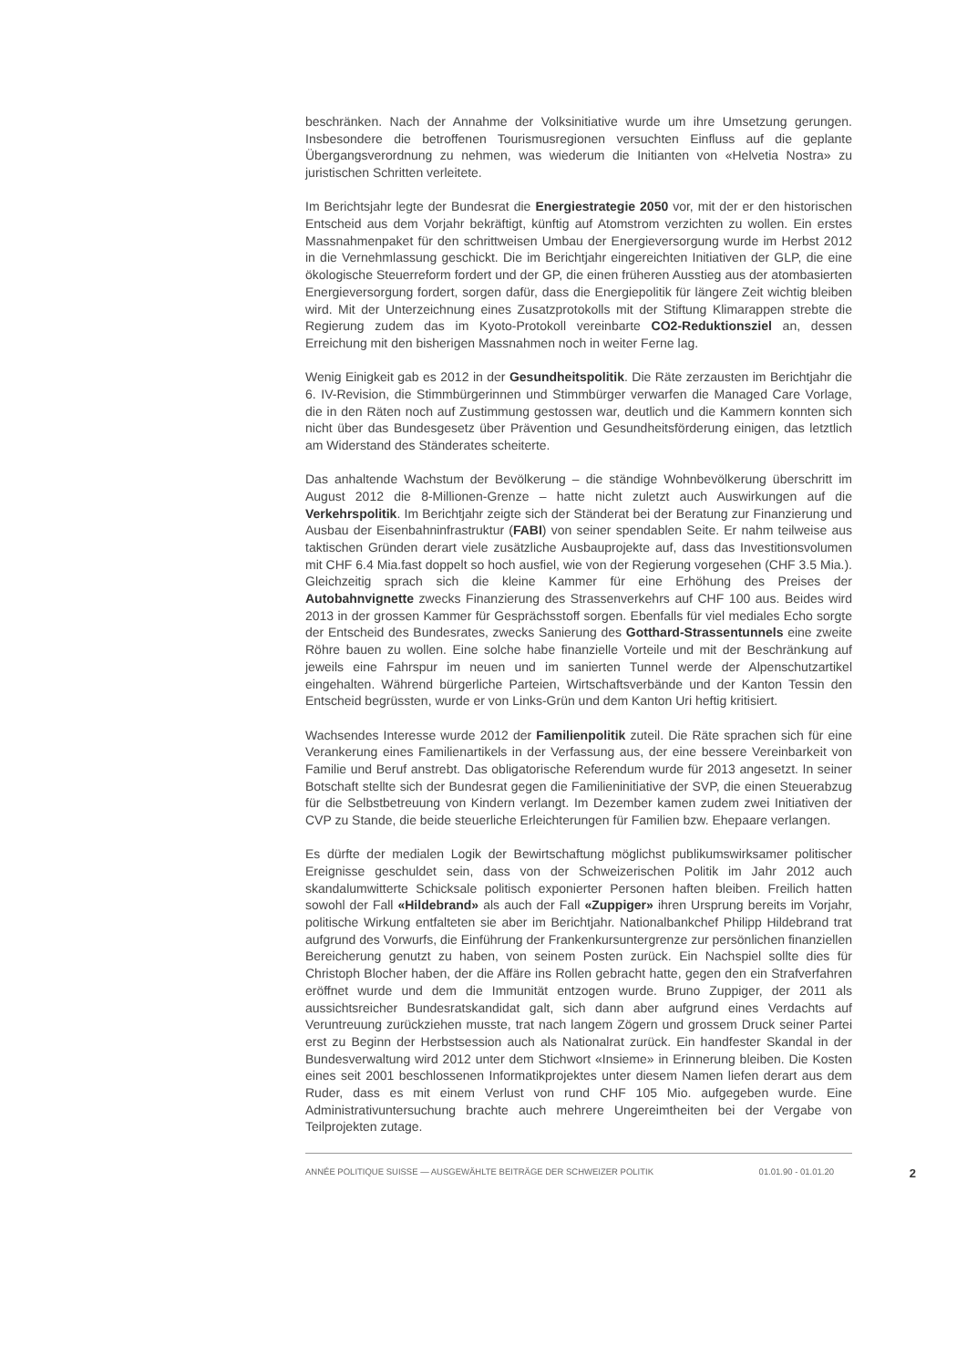beschränken. Nach der Annahme der Volksinitiative wurde um ihre Umsetzung gerungen. Insbesondere die betroffenen Tourismusregionen versuchten Einfluss auf die geplante Übergangsverordnung zu nehmen, was wiederum die Initianten von «Helvetia Nostra» zu juristischen Schritten verleitete.
Im Berichtsjahr legte der Bundesrat die Energiestrategie 2050 vor, mit der er den historischen Entscheid aus dem Vorjahr bekräftigt, künftig auf Atomstrom verzichten zu wollen. Ein erstes Massnahmenpaket für den schrittweisen Umbau der Energieversorgung wurde im Herbst 2012 in die Vernehmlassung geschickt. Die im Berichtjahr eingereichten Initiativen der GLP, die eine ökologische Steuerreform fordert und der GP, die einen früheren Ausstieg aus der atombasierten Energieversorgung fordert, sorgen dafür, dass die Energiepolitik für längere Zeit wichtig bleiben wird. Mit der Unterzeichnung eines Zusatzprotokolls mit der Stiftung Klimarappen strebte die Regierung zudem das im Kyoto-Protokoll vereinbarte CO2-Reduktionsziel an, dessen Erreichung mit den bisherigen Massnahmen noch in weiter Ferne lag.
Wenig Einigkeit gab es 2012 in der Gesundheitspolitik. Die Räte zerzausten im Berichtjahr die 6. IV-Revision, die Stimmbürgerinnen und Stimmbürger verwarfen die Managed Care Vorlage, die in den Räten noch auf Zustimmung gestossen war, deutlich und die Kammern konnten sich nicht über das Bundesgesetz über Prävention und Gesundheitsförderung einigen, das letztlich am Widerstand des Ständerates scheiterte.
Das anhaltende Wachstum der Bevölkerung – die ständige Wohnbevölkerung überschritt im August 2012 die 8-Millionen-Grenze – hatte nicht zuletzt auch Auswirkungen auf die Verkehrspolitik. Im Berichtjahr zeigte sich der Ständerat bei der Beratung zur Finanzierung und Ausbau der Eisenbahninfrastruktur (FABI) von seiner spendablen Seite. Er nahm teilweise aus taktischen Gründen derart viele zusätzliche Ausbauprojekte auf, dass das Investitionsvolumen mit CHF 6.4 Mia.fast doppelt so hoch ausfiel, wie von der Regierung vorgesehen (CHF 3.5 Mia.). Gleichzeitig sprach sich die kleine Kammer für eine Erhöhung des Preises der Autobahnvignette zwecks Finanzierung des Strassenverkehrs auf CHF 100 aus. Beides wird 2013 in der grossen Kammer für Gesprächsstoff sorgen. Ebenfalls für viel mediales Echo sorgte der Entscheid des Bundesrates, zwecks Sanierung des Gotthard-Strassentunnels eine zweite Röhre bauen zu wollen. Eine solche habe finanzielle Vorteile und mit der Beschränkung auf jeweils eine Fahrspur im neuen und im sanierten Tunnel werde der Alpenschutzartikel eingehalten. Während bürgerliche Parteien, Wirtschaftsverbände und der Kanton Tessin den Entscheid begrüssten, wurde er von Links-Grün und dem Kanton Uri heftig kritisiert.
Wachsendes Interesse wurde 2012 der Familienpolitik zuteil. Die Räte sprachen sich für eine Verankerung eines Familienartikels in der Verfassung aus, der eine bessere Vereinbarkeit von Familie und Beruf anstrebt. Das obligatorische Referendum wurde für 2013 angesetzt. In seiner Botschaft stellte sich der Bundesrat gegen die Familieninitiative der SVP, die einen Steuerabzug für die Selbstbetreuung von Kindern verlangt. Im Dezember kamen zudem zwei Initiativen der CVP zu Stande, die beide steuerliche Erleichterungen für Familien bzw. Ehepaare verlangen.
Es dürfte der medialen Logik der Bewirtschaftung möglichst publikumswirksamer politischer Ereignisse geschuldet sein, dass von der Schweizerischen Politik im Jahr 2012 auch skandalumwitterte Schicksale politisch exponierter Personen haften bleiben. Freilich hatten sowohl der Fall «Hildebrand» als auch der Fall «Zuppiger» ihren Ursprung bereits im Vorjahr, politische Wirkung entfalteten sie aber im Berichtjahr. Nationalbankchef Philipp Hildebrand trat aufgrund des Vorwurfs, die Einführung der Frankenkursuntergrenze zur persönlichen finanziellen Bereicherung genutzt zu haben, von seinem Posten zurück. Ein Nachspiel sollte dies für Christoph Blocher haben, der die Affäre ins Rollen gebracht hatte, gegen den ein Strafverfahren eröffnet wurde und dem die Immunität entzogen wurde. Bruno Zuppiger, der 2011 als aussichtsreicher Bundesratskandidat galt, sich dann aber aufgrund eines Verdachts auf Veruntreuung zurückziehen musste, trat nach langem Zögern und grossem Druck seiner Partei erst zu Beginn der Herbstsession auch als Nationalrat zurück. Ein handfester Skandal in der Bundesverwaltung wird 2012 unter dem Stichwort «Insieme» in Erinnerung bleiben. Die Kosten eines seit 2001 beschlossenen Informatikprojektes unter diesem Namen liefen derart aus dem Ruder, dass es mit einem Verlust von rund CHF 105 Mio. aufgegeben wurde. Eine Administrativuntersuchung brachte auch mehrere Ungereimtheiten bei der Vergabe von Teilprojekten zutage.
ANNÉE POLITIQUE SUISSE — AUSGEWÄHLTE BEITRÄGE DER SCHWEIZER POLITIK 01.01.90 - 01.01.20
2